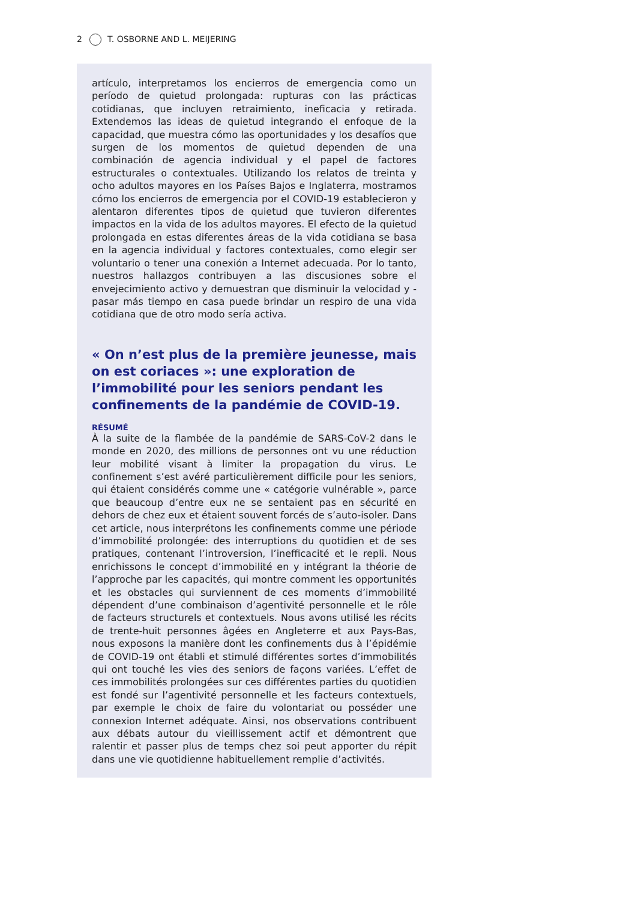2 T. OSBORNE AND L. MEIJERING
artículo, interpretamos los encierros de emergencia como un período de quietud prolongada: rupturas con las prácticas cotidianas, que incluyen retraimiento, ineficacia y retirada. Extendemos las ideas de quietud integrando el enfoque de la capacidad, que muestra cómo las oportunidades y los desafíos que surgen de los momentos de quietud dependen de una combinación de agencia individual y el papel de factores estructurales o contextuales. Utilizando los relatos de treinta y ocho adultos mayores en los Países Bajos e Inglaterra, mostramos cómo los encierros de emergencia por el COVID-19 establecieron y alentaron diferentes tipos de quietud que tuvieron diferentes impactos en la vida de los adultos mayores. El efecto de la quietud prolongada en estas diferentes áreas de la vida cotidiana se basa en la agencia individual y factores contextuales, como elegir ser voluntario o tener una conexión a Internet adecuada. Por lo tanto, nuestros hallazgos contribuyen a las discusiones sobre el envejecimiento activo y demuestran que disminuir la velocidad y - pasar más tiempo en casa puede brindar un respiro de una vida cotidiana que de otro modo sería activa.
« On n’est plus de la première jeunesse, mais on est coriaces »: une exploration de l’immobilité pour les seniors pendant les confinements de la pandémie de COVID-19.
RÉSUMÉ
À la suite de la flambée de la pandémie de SARS-CoV-2 dans le monde en 2020, des millions de personnes ont vu une réduction leur mobilité visant à limiter la propagation du virus. Le confinement s’est avéré particulièrement difficile pour les seniors, qui étaient considérés comme une « catégorie vulnérable », parce que beaucoup d’entre eux ne se sentaient pas en sécurité en dehors de chez eux et étaient souvent forcés de s’auto-isoler. Dans cet article, nous interprétons les confinements comme une période d’immobilité prolongée: des interruptions du quotidien et de ses pratiques, contenant l’introversion, l’inefficacité et le repli. Nous enrichissons le concept d’immobilité en y intégrant la théorie de l’approche par les capacités, qui montre comment les opportunités et les obstacles qui surviennent de ces moments d’immobilité dépendent d’une combinaison d’agentivité personnelle et le rôle de facteurs structurels et contextuels. Nous avons utilisé les récits de trente-huit personnes âgées en Angleterre et aux Pays-Bas, nous exposons la manière dont les confinements dus à l’épidémie de COVID-19 ont établi et stimulé différentes sortes d’immobilités qui ont touché les vies des seniors de façons variées. L’effet de ces immobilités prolongées sur ces différentes parties du quotidien est fondé sur l’agentivité personnelle et les facteurs contextuels, par exemple le choix de faire du volontariat ou posséder une connexion Internet adéquate. Ainsi, nos observations contribuent aux débats autour du vieillissement actif et démontrent que ralentir et passer plus de temps chez soi peut apporter du répit dans une vie quotidienne habituellement remplie d’activités.